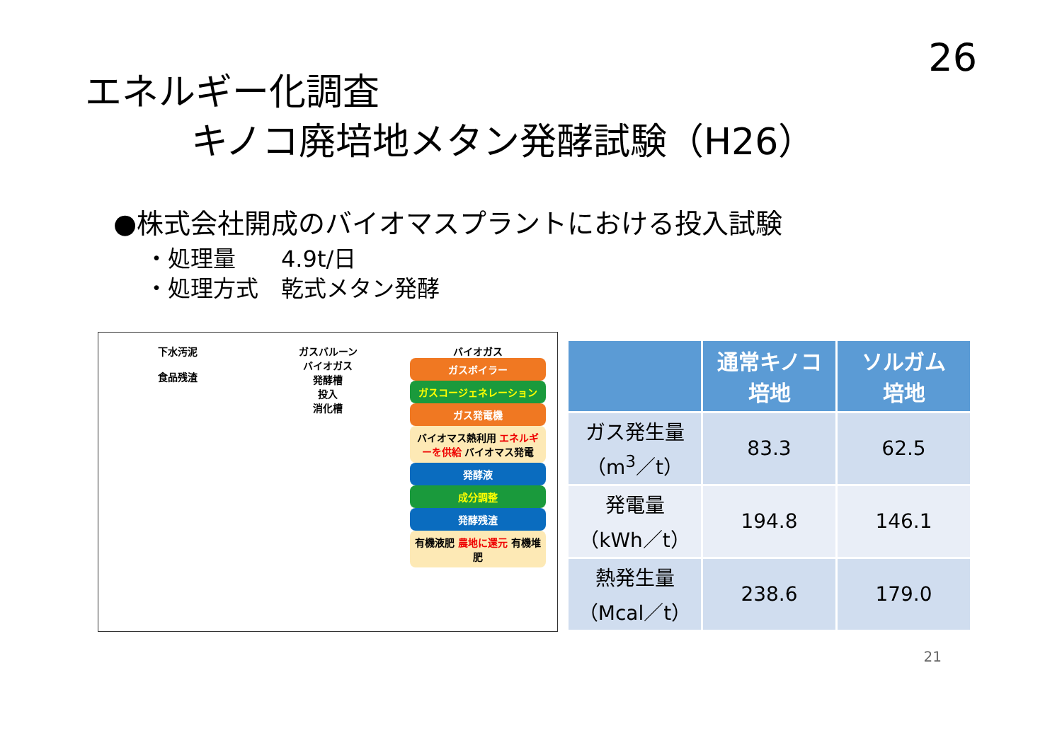26
エネルギー化調査
キノコ廃培地メタン発酵試験（H26）
●株式会社開成のバイオマスプラントにおける投入試験
・処理量　　4.9t/日
・処理方式　乾式メタン発酵
下水汚泥
食品残渣
ガスバルーン
バイオガス
発酵槽
投入
消化槽
バイオガス
ガスボイラー
ガスコージェネレーション
ガス発電機
バイオマス熱利用 エネルギーを供給 バイオマス発電
発酵液
成分調整
発酵残渣
有機液肥 農地に還元 有機堆肥
| | 通常キノコ 培地 | ソルガム 培地 |
| --- | --- | --- |
| ガス発生量 （m<sup>3</sup>／t） | 83.3 | 62.5 |
| 発電量 （kWh／t） | 194.8 | 146.1 |
| 熱発生量 （Mcal／t） | 238.6 | 179.0 |
21